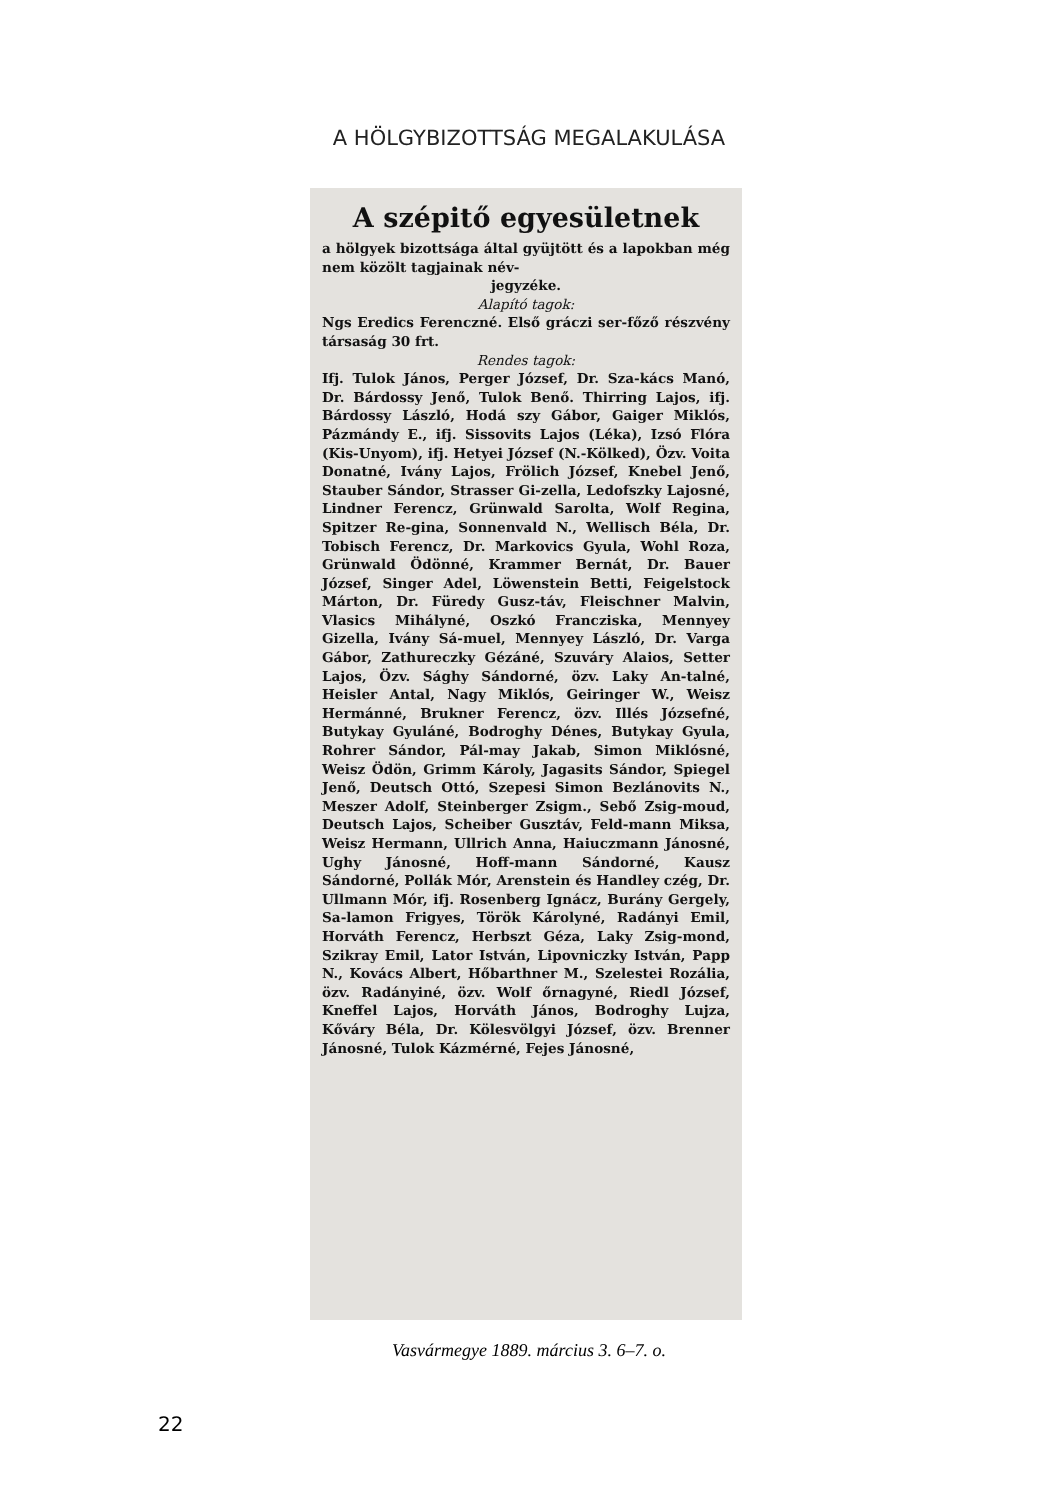A HÖLGYBIZOTTSÁG MEGALAKULÁSA
A szépitő egyesületnek
a hölgyek bizottsága által gyüjtött és a lapokban még nem közölt tagjainak név-
jegyzéke.
Alapító tagok:
Ngs Eredics Ferenczné. Első gráczi ser-főző részvény társaság 30 frt.
Rendes tagok:
Ifj. Tulok János, Perger József, Dr. Sza-kács Manó, Dr. Bárdossy Jenő, Tulok Benő. Thirring Lajos, ifj. Bárdossy László, Hodá szy Gábor, Gaiger Miklós, Pázmándy E., ifj. Sissovits Lajos (Léka), Izsó Flóra (Kis-Unyom), ifj. Hetyei József (N.-Kölked), Özv. Voita Donatné, Ivány Lajos, Frölich József, Knebel Jenő, Stauber Sándor, Strasser Gi-zella, Ledofszky Lajosné, Lindner Ferencz, Grünwald Sarolta, Wolf Regina, Spitzer Re-gina, Sonnenvald N., Wellisch Béla, Dr. Tobisch Ferencz, Dr. Markovics Gyula, Wohl Roza, Grünwald Ödönné, Krammer Bernát, Dr. Bauer József, Singer Adel, Löwenstein Betti, Feigelstock Márton, Dr. Füredy Gusz-táv, Fleischner Malvin, Vlasics Mihályné, Oszkó Francziska, Mennyey Gizella, Ivány Sá-muel, Mennyey László, Dr. Varga Gábor, Zathureczky Gézáné, Szuváry Alaios, Setter Lajos, Özv. Sághy Sándorné, özv. Laky An-talné, Heisler Antal, Nagy Miklós, Geiringer W., Weisz Hermánné, Brukner Ferencz, özv. Illés Józsefné, Butykay Gyuláné, Bodroghy Dénes, Butykay Gyula, Rohrer Sándor, Pál-may Jakab, Simon Miklósné, Weisz Ödön, Grimm Károly, Jagasits Sándor, Spiegel Jenő, Deutsch Ottó, Szepesi Simon Bezlánovits N., Meszer Adolf, Steinberger Zsigm., Sebő Zsig-moud, Deutsch Lajos, Scheiber Gusztáv, Feld-mann Miksa, Weisz Hermann, Ullrich Anna, Haiuczmann Jánosné, Ughy Jánosné, Hoff-mann Sándorné, Kausz Sándorné, Pollák Mór, Arenstein és Handley czég, Dr. Ullmann Mór, ifj. Rosenberg Ignácz, Burány Gergely, Sa-lamon Frigyes, Török Károlyné, Radányi Emil, Horváth Ferencz, Herbszt Géza, Laky Zsig-mond, Szikray Emil, Lator István, Lipovniczky István, Papp N., Kovács Albert, Hőbarthner M., Szelestei Rozália, özv. Radányiné, özv. Wolf őrnagyné, Riedl József, Kneffel Lajos, Horváth János, Bodroghy Lujza, Kőváry Béla, Dr. Kölesvölgyi József, özv. Brenner Jánosné, Tulok Kázmérné, Fejes Jánosné,
Vasvármegye 1889. március 3. 6–7. o.
22